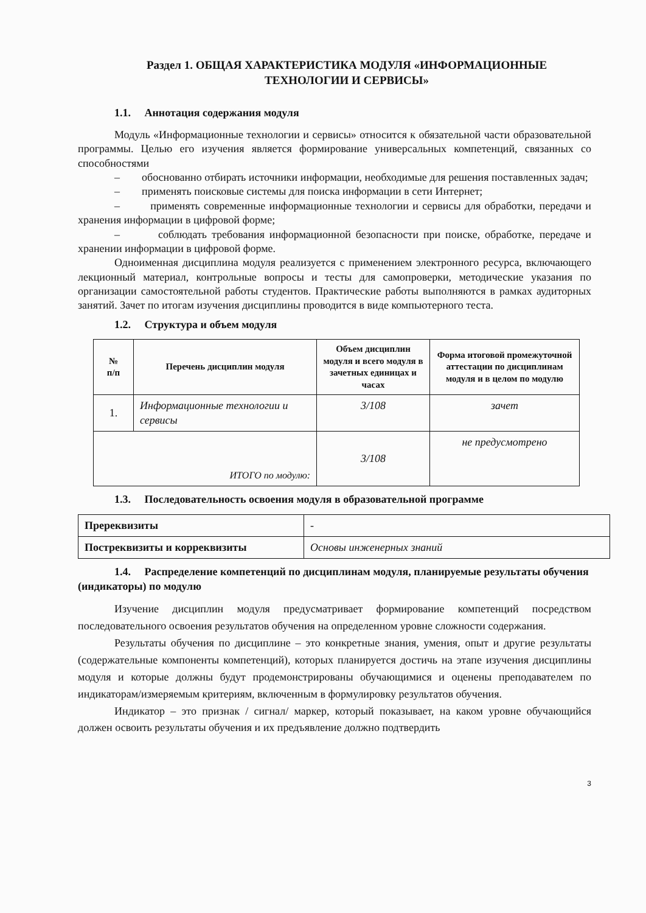Раздел 1. ОБЩАЯ ХАРАКТЕРИСТИКА МОДУЛЯ «ИНФОРМАЦИОННЫЕ
ТЕХНОЛОГИИ И СЕРВИСЫ»
1.1. Аннотация содержания модуля
Модуль «Информационные технологии и сервисы» относится к обязательной части образовательной программы. Целью его изучения является формирование универсальных компетенций, связанных со способностями
– обоснованно отбирать источники информации, необходимые для решения поставленных задач;
– применять поисковые системы для поиска информации в сети Интернет;
– применять современные информационные технологии и сервисы для обработки, передачи и хранения информации в цифровой форме;
– соблюдать требования информационной безопасности при поиске, обработке, передаче и хранении информации в цифровой форме.
Одноименная дисциплина модуля реализуется с применением электронного ресурса, включающего лекционный материал, контрольные вопросы и тесты для самопроверки, методические указания по организации самостоятельной работы студентов. Практические работы выполняются в рамках аудиторных занятий. Зачет по итогам изучения дисциплины проводится в виде компьютерного теста.
1.2. Структура и объем модуля
| № п/п | Перечень дисциплин модуля | Объем дисциплин модуля и всего модуля в зачетных единицах и часах | Форма итоговой промежуточной аттестации по дисциплинам модуля и в целом по модулю |
| --- | --- | --- | --- |
| 1. | Информационные технологии и сервисы | 3/108 | зачет |
| ИТОГО по модулю: | | 3/108 | не предусмотрено |
1.3. Последовательность освоения модуля в образовательной программе
| Пререквизиты | - |
| Постреквизиты и корреквизиты | Основы инженерных знаний |
1.4. Распределение компетенций по дисциплинам модуля, планируемые результаты обучения (индикаторы) по модулю
Изучение дисциплин модуля предусматривает формирование компетенций посредством последовательного освоения результатов обучения на определенном уровне сложности содержания.
Результаты обучения по дисциплине – это конкретные знания, умения, опыт и другие результаты (содержательные компоненты компетенций), которых планируется достичь на этапе изучения дисциплины модуля и которые должны будут продемонстрированы обучающимися и оценены преподавателем по индикаторам/измеряемым критериям, включенным в формулировку результатов обучения.
Индикатор – это признак / сигнал/ маркер, который показывает, на каком уровне обучающийся должен освоить результаты обучения и их предъявление должно подтвердить
3